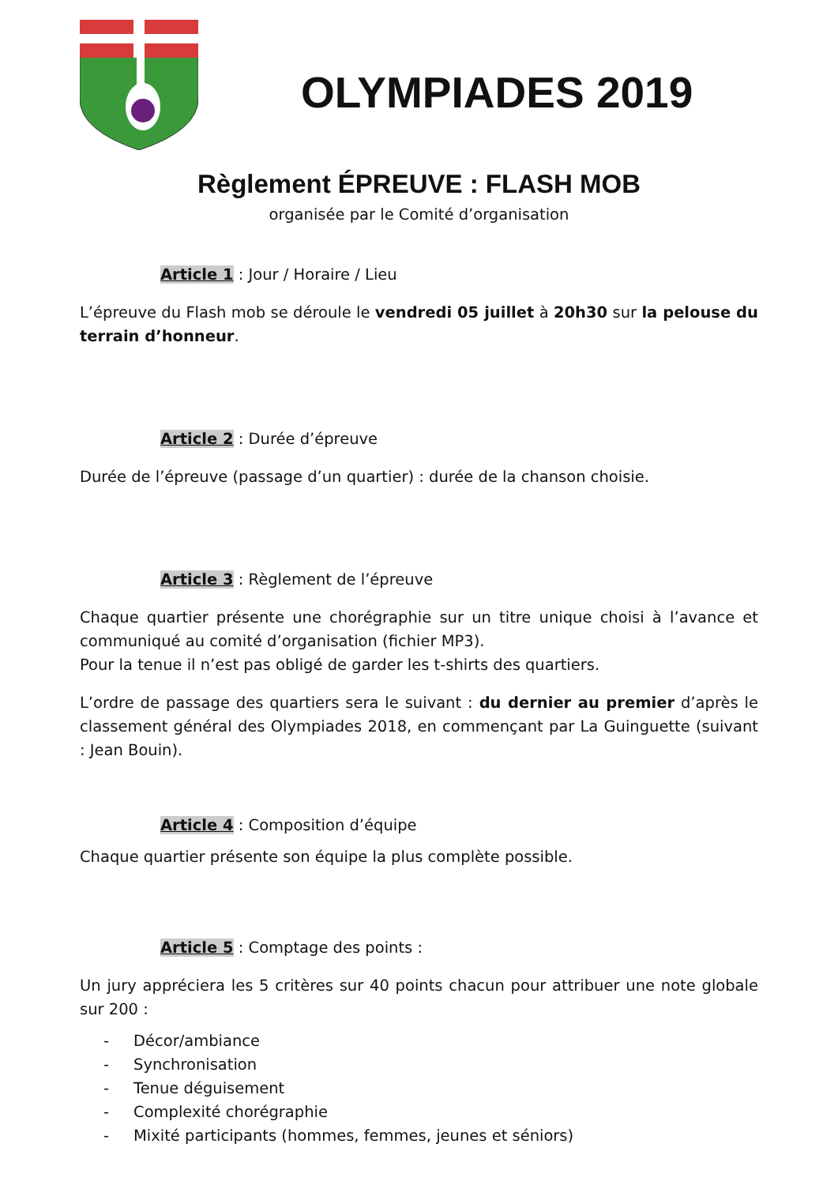OLYMPIADES 2019
Règlement ÉPREUVE : FLASH MOB
organisée par le Comité d’organisation
Article 1 : Jour / Horaire / Lieu
L’épreuve du Flash mob se déroule le vendredi 05 juillet à 20h30 sur la pelouse du terrain d’honneur.
Article 2 : Durée d’épreuve
Durée de l’épreuve (passage d’un quartier) : durée de la chanson choisie.
Article 3 : Règlement de l’épreuve
Chaque quartier présente une chorégraphie sur un titre unique choisi à l’avance et communiqué au comité d’organisation (fichier MP3).
Pour la tenue il n’est pas obligé de garder les t-shirts des quartiers.
L’ordre de passage des quartiers sera le suivant : du dernier au premier d’après le classement général des Olympiades 2018, en commençant par La Guinguette (suivant : Jean Bouin).
Article 4 : Composition d’équipe
Chaque quartier présente son équipe la plus complète possible.
Article 5 : Comptage des points :
Un jury appréciera les 5 critères sur 40 points chacun pour attribuer une note globale sur 200 :
- Décor/ambiance
- Synchronisation
- Tenue déguisement
- Complexité chorégraphie
- Mixité participants (hommes, femmes, jeunes et séniors)